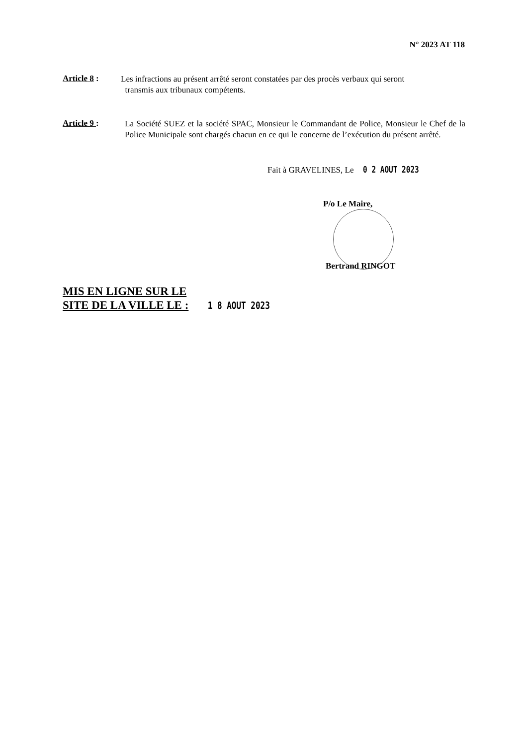N° 2023 AT 118
Article 8 :
Les infractions au présent arrêté seront constatées par des procès verbaux qui seront
transmis aux tribunaux compétents.
Article 9 :
La Société SUEZ et la société SPAC, Monsieur le Commandant de Police, Monsieur le Chef de la Police Municipale sont chargés chacun en ce qui le concerne de l’exécution du présent arrêté.
Fait à GRAVELINES, Le 0 2 AOUT 2023
P/o Le Maire,
Bertrand RINGOT
MIS EN LIGNE SUR LE
SITE DE LA VILLE LE : 1 8 AOUT 2023